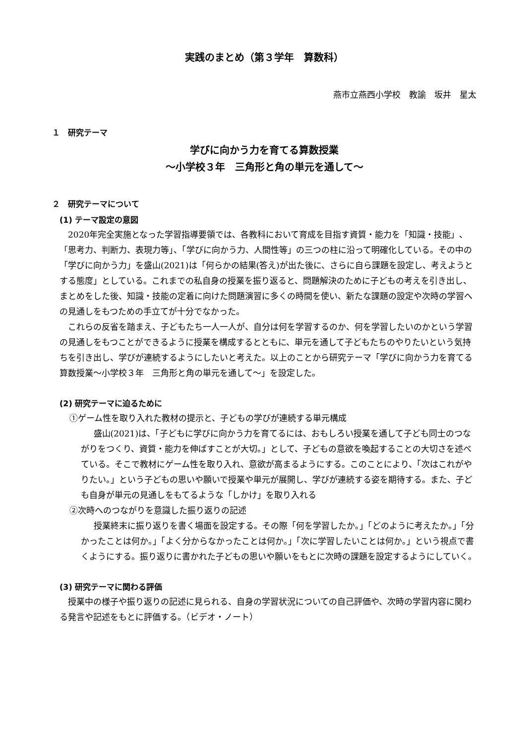実践のまとめ（第３学年　算数科）
燕市立燕西小学校　教諭　坂井　星太
１　研究テーマ
学びに向かう力を育てる算数授業
～小学校３年　三角形と角の単元を通して～
２　研究テーマについて
(1) テーマ設定の意図
2020年完全実施となった学習指導要領では、各教科において育成を目指す資質・能力を「知識・技能」、「思考力、判断力、表現力等」、「学びに向かう力、人間性等」の三つの柱に沿って明確化している。その中の「学びに向かう力」を盛山(2021)は「何らかの結果(答え)が出た後に、さらに自ら課題を設定し、考えようとする態度」としている。これまでの私自身の授業を振り返ると、問題解決のために子どもの考えを引き出し、まとめをした後、知識・技能の定着に向けた問題演習に多くの時間を使い、新たな課題の設定や次時の学習への見通しをもつための手立てが十分でなかった。
これらの反省を踏まえ、子どもたち一人一人が、自分は何を学習するのか、何を学習したいのかという学習の見通しをもつことができるように授業を構成するとともに、単元を通して子どもたちのやりたいという気持ちを引き出し、学びが連続するようにしたいと考えた。以上のことから研究テーマ「学びに向かう力を育てる算数授業～小学校３年　三角形と角の単元を通して～」を設定した。
(2) 研究テーマに迫るために
①ゲーム性を取り入れた教材の提示と、子どもの学びが連続する単元構成
盛山(2021)は、「子どもに学びに向かう力を育てるには、おもしろい授業を通して子ども同士のつながりをつくり、資質・能力を伸ばすことが大切。」として、子どもの意欲を喚起することの大切さを述べている。そこで教材にゲーム性を取り入れ、意欲が高まるようにする。このことにより、「次はこれがやりたい。」という子どもの思いや願いで授業や単元が展開し、学びが連続する姿を期待する。また、子ども自身が単元の見通しをもてるような「しかけ」を取り入れる
②次時へのつながりを意識した振り返りの記述
授業終末に振り返りを書く場面を設定する。その際「何を学習したか。」「どのように考えたか。」「分かったことは何か。」「よく分からなかったことは何か。」「次に学習したいことは何か。」という視点で書くようにする。振り返りに書かれた子どもの思いや願いをもとに次時の課題を設定するようにしていく。
(3) 研究テーマに関わる評価
授業中の様子や振り返りの記述に見られる、自身の学習状況についての自己評価や、次時の学習内容に関わる発言や記述をもとに評価する。（ビデオ・ノート）